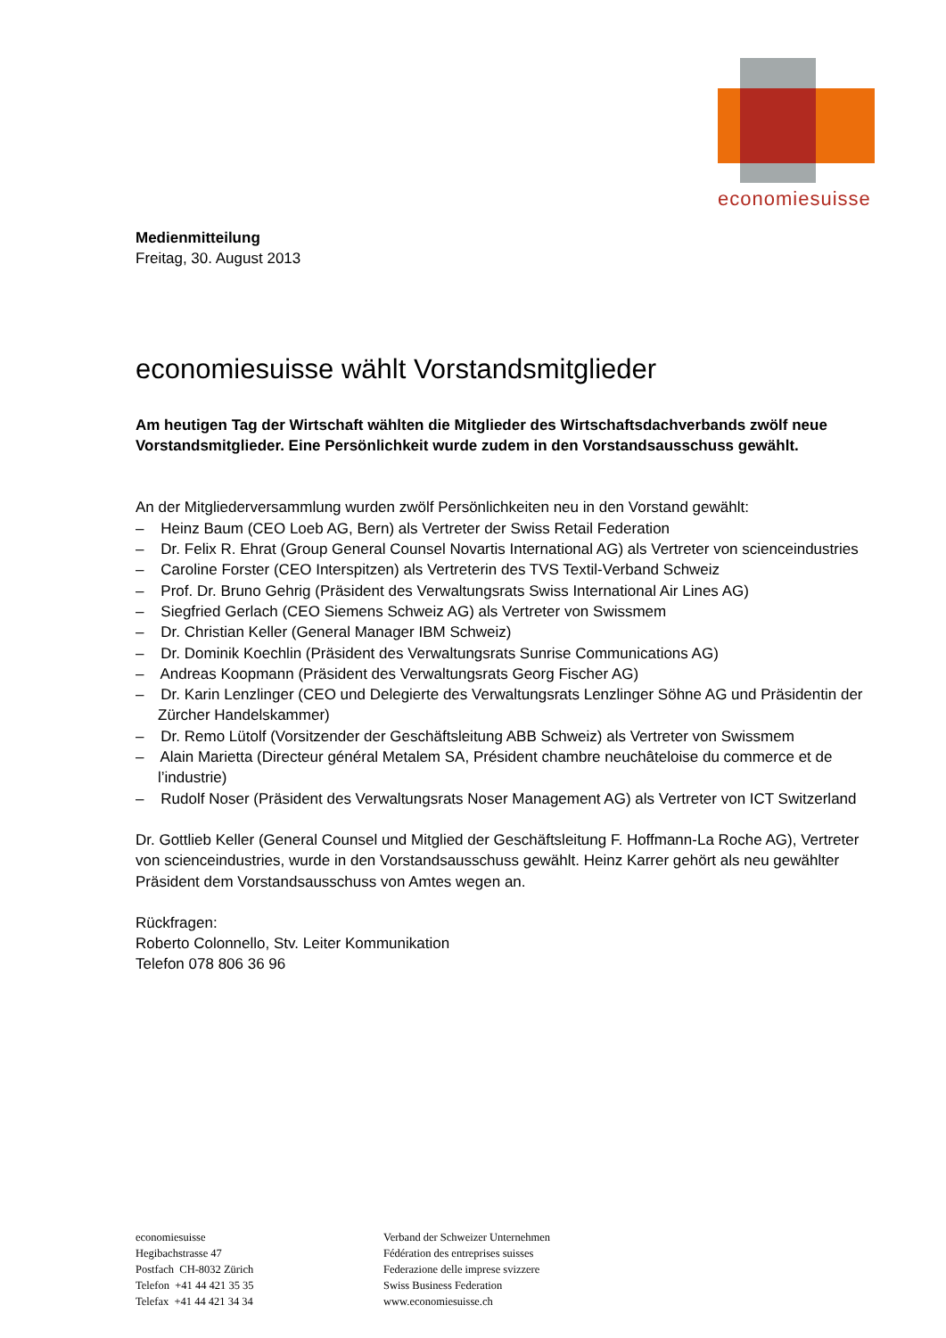economiesuisse
Medienmitteilung
Freitag, 30. August 2013
economiesuisse wählt Vorstandsmitglieder
Am heutigen Tag der Wirtschaft wählten die Mitglieder des Wirtschaftsdachverbands zwölf neue Vorstandsmitglieder. Eine Persönlichkeit wurde zudem in den Vorstandsausschuss gewählt.
An der Mitgliederversammlung wurden zwölf Persönlichkeiten neu in den Vorstand gewählt:
– Heinz Baum (CEO Loeb AG, Bern) als Vertreter der Swiss Retail Federation
– Dr. Felix R. Ehrat (Group General Counsel Novartis International AG) als Vertreter von scienceindustries
– Caroline Forster (CEO Interspitzen) als Vertreterin des TVS Textil-Verband Schweiz
– Prof. Dr. Bruno Gehrig (Präsident des Verwaltungsrats Swiss International Air Lines AG)
– Siegfried Gerlach (CEO Siemens Schweiz AG) als Vertreter von Swissmem
– Dr. Christian Keller (General Manager IBM Schweiz)
– Dr. Dominik Koechlin (Präsident des Verwaltungsrats Sunrise Communications AG)
– Andreas Koopmann (Präsident des Verwaltungsrats Georg Fischer AG)
– Dr. Karin Lenzlinger (CEO und Delegierte des Verwaltungsrats Lenzlinger Söhne AG und Präsidentin der Zürcher Handelskammer)
– Dr. Remo Lütolf (Vorsitzender der Geschäftsleitung ABB Schweiz) als Vertreter von Swissmem
– Alain Marietta (Directeur général Metalem SA, Président chambre neuchâteloise du commerce et de l’industrie)
– Rudolf Noser (Präsident des Verwaltungsrats Noser Management AG) als Vertreter von ICT Switzerland
Dr. Gottlieb Keller (General Counsel und Mitglied der Geschäftsleitung F. Hoffmann-La Roche AG), Vertreter von scienceindustries, wurde in den Vorstandsausschuss gewählt. Heinz Karrer gehört als neu gewählter Präsident dem Vorstandsausschuss von Amtes wegen an.
Rückfragen:
Roberto Colonnello, Stv. Leiter Kommunikation
Telefon 078 806 36 96
economiesuisse
Hegibachstrasse 47
Postfach CH-8032 Zürich
Telefon +41 44 421 35 35
Telefax +41 44 421 34 34
Verband der Schweizer Unternehmen
Fédération des entreprises suisses
Federazione delle imprese svizzere
Swiss Business Federation
www.economiesuisse.ch